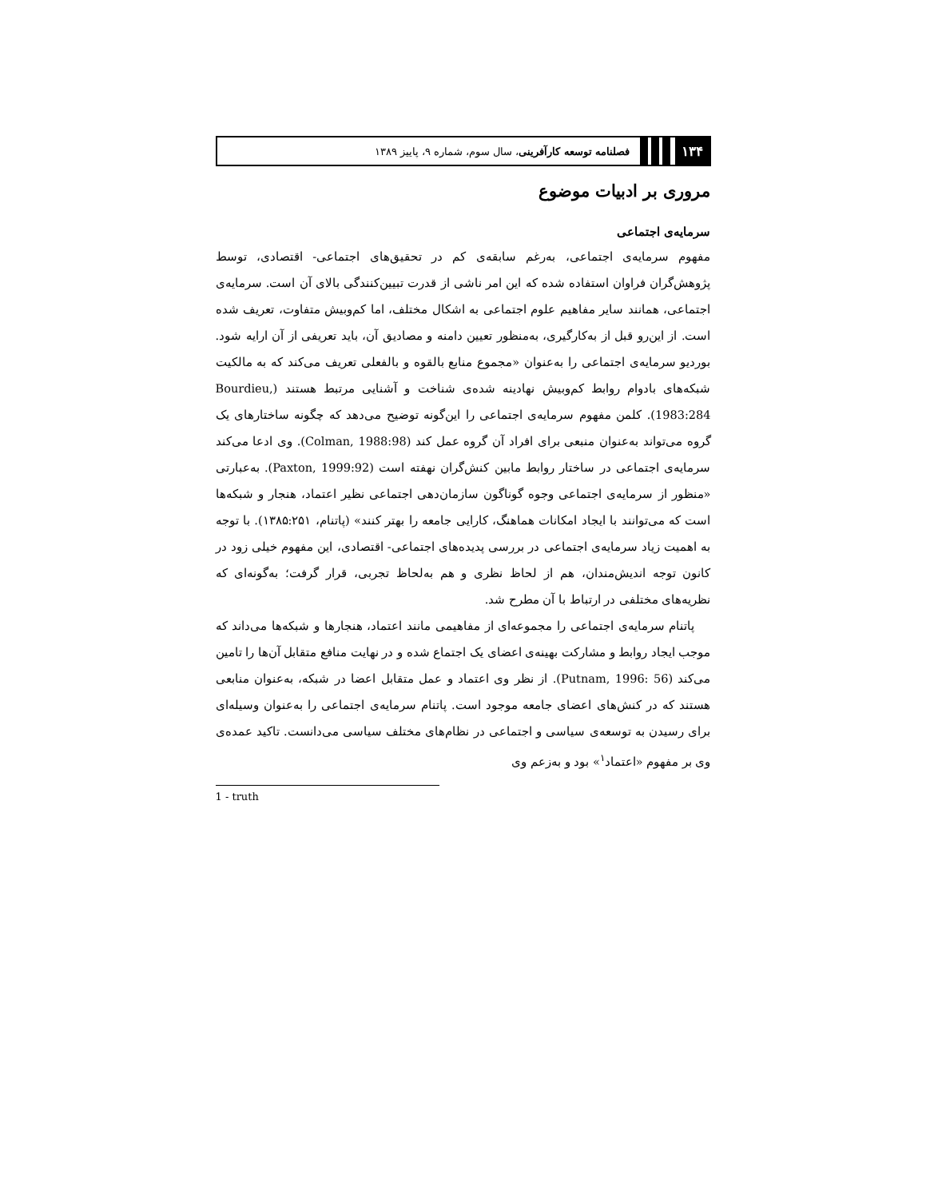۱۳۴ فصلنامه توسعه کارآفرینی، سال سوم، شماره ۹، پاییز ۱۳۸۹
مروری بر ادبیات موضوع
سرمایه‌ی اجتماعی
مفهوم سرمایه‌ی اجتماعی، به‌رغم سابقه‌ی کم در تحقیق‌های اجتماعی- اقتصادی، توسط پژوهش‌گران فراوان استفاده شده که این امر ناشی از قدرت تبیین‌کنندگی بالای آن است. سرمایه‌ی اجتماعی، همانند سایر مفاهیم علوم اجتماعی به اشکال مختلف، اما کم‌وبیش متفاوت، تعریف شده است. از این‌رو قبل از به‌کارگیری، به‌منظور تعیین دامنه و مصادیق آن، باید تعریفی از آن ارایه شود. بوردیو سرمایه‌ی اجتماعی را به‌عنوان «مجموع منابع بالقوه و بالفعلی تعریف می‌کند که به مالکیت شبکه‌های بادوام روابط کم‌وبیش نهادینه شده‌ی شناخت و آشنایی مرتبط هستند (Bourdieu, 1983:284). کلمن مفهوم سرمایه‌ی اجتماعی را این‌گونه توضیح می‌دهد که چگونه ساختارهای یک گروه می‌تواند به‌عنوان منبعی برای افراد آن گروه عمل کند (Colman, 1988:98). وی ادعا می‌کند سرمایه‌ی اجتماعی در ساختار روابط مابین کنش‌گران نهفته است (Paxton, 1999:92). به‌عبارتی «منظور از سرمایه‌ی اجتماعی وجوه گوناگون سازمان‌دهی اجتماعی نظیر اعتماد، هنجار و شبکه‌ها است که می‌توانند با ایجاد امکانات هماهنگ، کارایی جامعه را بهتر کنند» (پاتنام، ۱۳۸۵:۲۵۱). با توجه به اهمیت زیاد سرمایه‌ی اجتماعی در بررسی پدیده‌های اجتماعی- اقتصادی، این مفهوم خیلی زود در کانون توجه اندیش‌مندان، هم از لحاظ نظری و هم به‌لحاظ تجربی، قرار گرفت؛ به‌گونه‌ای که نظریه‌های مختلفی در ارتباط با آن مطرح شد.
پاتنام سرمایه‌ی اجتماعی را مجموعه‌ای از مفاهیمی مانند اعتماد، هنجارها و شبکه‌ها می‌داند که موجب ایجاد روابط و مشارکت بهینه‌ی اعضای یک اجتماع شده و در نهایت منافع متقابل آن‌ها را تامین می‌کند (Putnam, 1996: 56). از نظر وی اعتماد و عمل متقابل اعضا در شبکه، به‌عنوان منابعی هستند که در کنش‌های اعضای جامعه موجود است. پاتنام سرمایه‌ی اجتماعی را به‌عنوان وسیله‌ای برای رسیدن به توسعه‌ی سیاسی و اجتماعی در نظام‌های مختلف سیاسی می‌دانست. تاکید عمده‌ی وی بر مفهوم «اعتماد<sup>۱</sup>» بود و به‌زعم وی
1 - truth